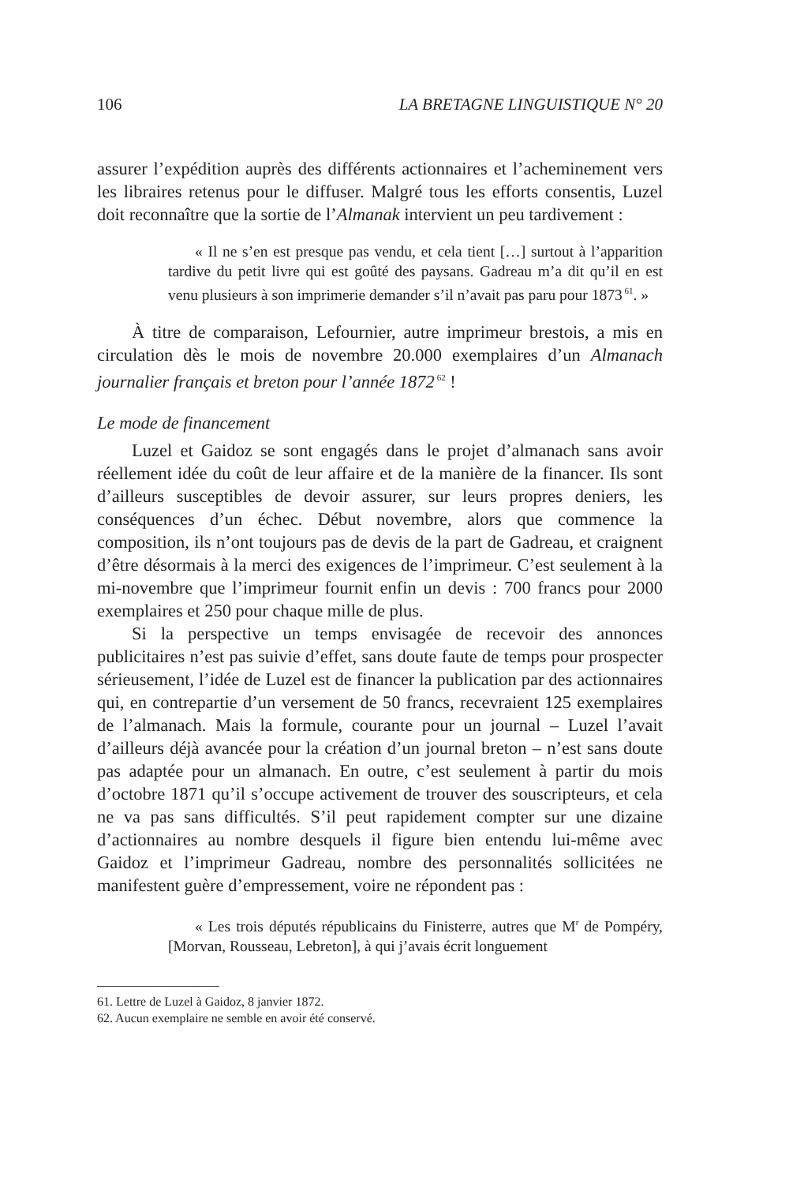106 LA BRETAGNE LINGUISTIQUE N° 20
assurer l’expédition auprès des différents actionnaires et l’acheminement vers les libraires retenus pour le diffuser. Malgré tous les efforts consentis, Luzel doit reconnaître que la sortie de l’Almanak intervient un peu tardivement :
« Il ne s’en est presque pas vendu, et cela tient […] surtout à l’apparition tardive du petit livre qui est goûté des paysans. Gadreau m’a dit qu’il en est venu plusieurs à son imprimerie demander s’il n’avait pas paru pour 1873<sup>61</sup>. »
À titre de comparaison, Lefournier, autre imprimeur brestois, a mis en circulation dès le mois de novembre 20.000 exemplaires d’un Almanach journalier français et breton pour l’année 1872<sup>62</sup> !
Le mode de financement
Luzel et Gaidoz se sont engagés dans le projet d’almanach sans avoir réellement idée du coût de leur affaire et de la manière de la financer. Ils sont d’ailleurs susceptibles de devoir assurer, sur leurs propres deniers, les conséquences d’un échec. Début novembre, alors que commence la composition, ils n’ont toujours pas de devis de la part de Gadreau, et craignent d’être désormais à la merci des exigences de l’imprimeur. C’est seulement à la mi-novembre que l’imprimeur fournit enfin un devis : 700 francs pour 2000 exemplaires et 250 pour chaque mille de plus.
Si la perspective un temps envisagée de recevoir des annonces publicitaires n’est pas suivie d’effet, sans doute faute de temps pour prospecter sérieusement, l’idée de Luzel est de financer la publication par des actionnaires qui, en contrepartie d’un versement de 50 francs, recevraient 125 exemplaires de l’almanach. Mais la formule, courante pour un journal – Luzel l’avait d’ailleurs déjà avancée pour la création d’un journal breton – n’est sans doute pas adaptée pour un almanach. En outre, c’est seulement à partir du mois d’octobre 1871 qu’il s’occupe activement de trouver des souscripteurs, et cela ne va pas sans difficultés. S’il peut rapidement compter sur une dizaine d’actionnaires au nombre desquels il figure bien entendu lui-même avec Gaidoz et l’imprimeur Gadreau, nombre des personnalités sollicitées ne manifestent guère d’empressement, voire ne répondent pas :
« Les trois députés républicains du Finisterre, autres que M<sup>r</sup> de Pompéry, [Morvan, Rousseau, Lebreton], à qui j’avais écrit longuement
61. Lettre de Luzel à Gaidoz, 8 janvier 1872.
62. Aucun exemplaire ne semble en avoir été conservé.